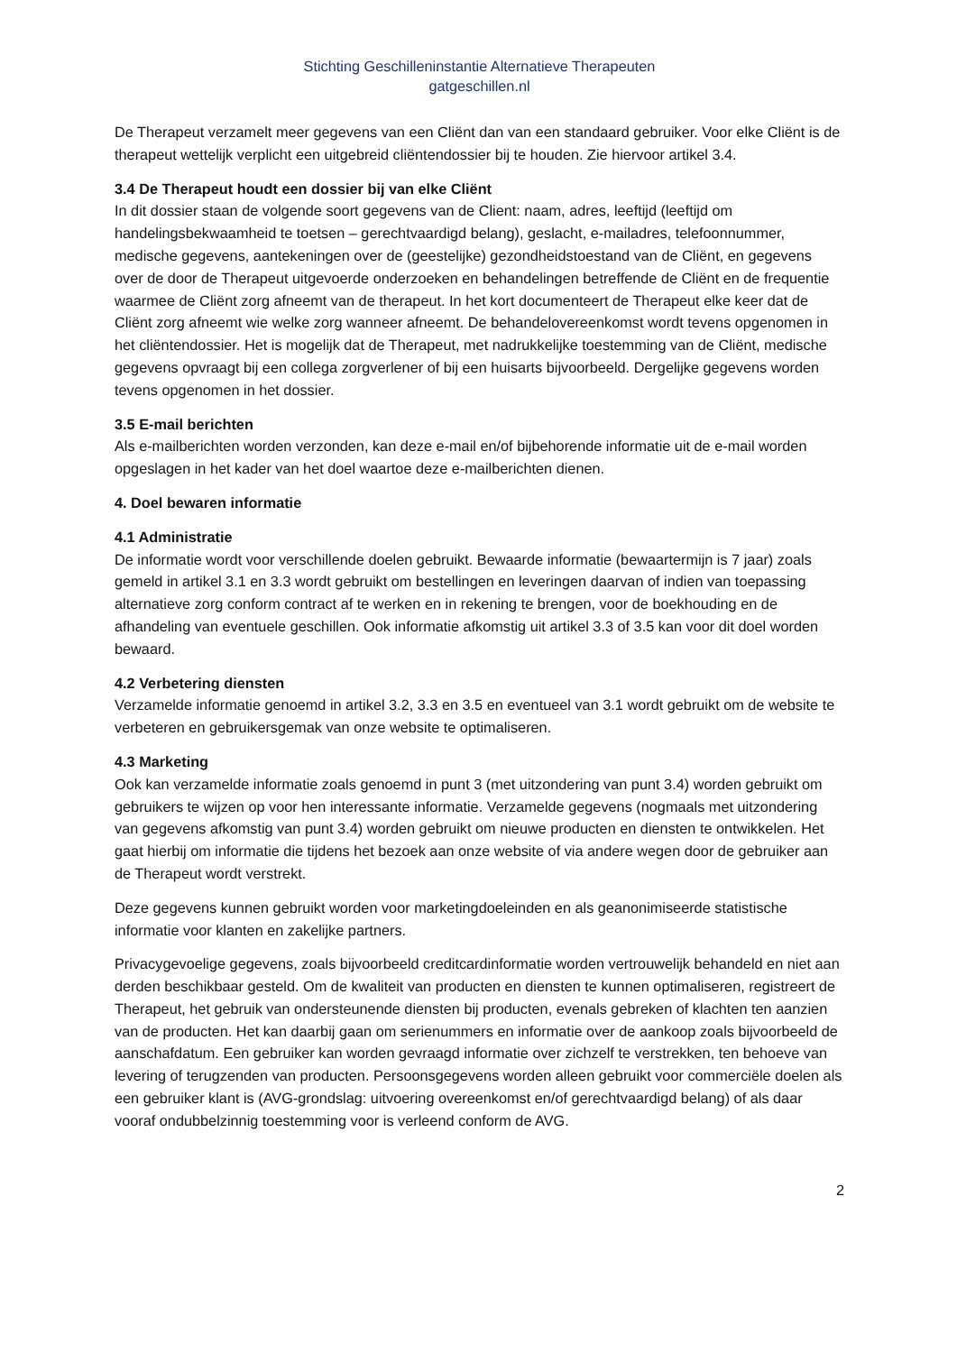Stichting Geschilleninstantie Alternatieve Therapeuten
gatgeschillen.nl
De Therapeut verzamelt meer gegevens van een Cliënt dan van een standaard gebruiker. Voor elke Cliënt is de therapeut wettelijk verplicht een uitgebreid cliëntendossier bij te houden. Zie hiervoor artikel 3.4.
3.4 De Therapeut houdt een dossier bij van elke Cliënt
In dit dossier staan de volgende soort gegevens van de Client: naam, adres, leeftijd (leeftijd om handelingsbekwaamheid te toetsen – gerechtvaardigd belang), geslacht, e-mailadres, telefoonnummer, medische gegevens, aantekeningen over de (geestelijke) gezondheidstoestand van de Cliënt, en gegevens over de door de Therapeut uitgevoerde onderzoeken en behandelingen betreffende de Cliënt en de frequentie waarmee de Cliënt zorg afneemt van de therapeut. In het kort documenteert de Therapeut elke keer dat de Cliënt zorg afneemt wie welke zorg wanneer afneemt. De behandelovereenkomst wordt tevens opgenomen in het cliëntendossier. Het is mogelijk dat de Therapeut, met nadrukkelijke toestemming van de Cliënt, medische gegevens opvraagt bij een collega zorgverlener of bij een huisarts bijvoorbeeld. Dergelijke gegevens worden tevens opgenomen in het dossier.
3.5 E-mail berichten
Als e-mailberichten worden verzonden, kan deze e-mail en/of bijbehorende informatie uit de e-mail worden opgeslagen in het kader van het doel waartoe deze e-mailberichten dienen.
4. Doel bewaren informatie
4.1 Administratie
De informatie wordt voor verschillende doelen gebruikt. Bewaarde informatie (bewaartermijn is 7 jaar) zoals gemeld in artikel 3.1 en 3.3 wordt gebruikt om bestellingen en leveringen daarvan of indien van toepassing alternatieve zorg conform contract af te werken en in rekening te brengen, voor de boekhouding en de afhandeling van eventuele geschillen. Ook informatie afkomstig uit artikel 3.3 of 3.5 kan voor dit doel worden bewaard.
4.2 Verbetering diensten
Verzamelde informatie genoemd in artikel 3.2, 3.3 en 3.5 en eventueel van 3.1 wordt gebruikt om de website te verbeteren en gebruikersgemak van onze website te optimaliseren.
4.3 Marketing
Ook kan verzamelde informatie zoals genoemd in punt 3 (met uitzondering van punt 3.4) worden gebruikt om gebruikers te wijzen op voor hen interessante informatie. Verzamelde gegevens (nogmaals met uitzondering van gegevens afkomstig van punt 3.4) worden gebruikt om nieuwe producten en diensten te ontwikkelen. Het gaat hierbij om informatie die tijdens het bezoek aan onze website of via andere wegen door de gebruiker aan de Therapeut wordt verstrekt.
Deze gegevens kunnen gebruikt worden voor marketingdoeleinden en als geanonimiseerde statistische informatie voor klanten en zakelijke partners.
Privacygevoelige gegevens, zoals bijvoorbeeld creditcardinformatie worden vertrouwelijk behandeld en niet aan derden beschikbaar gesteld. Om de kwaliteit van producten en diensten te kunnen optimaliseren, registreert de Therapeut, het gebruik van ondersteunende diensten bij producten, evenals gebreken of klachten ten aanzien van de producten. Het kan daarbij gaan om serienummers en informatie over de aankoop zoals bijvoorbeeld de aanschafdatum. Een gebruiker kan worden gevraagd informatie over zichzelf te verstrekken, ten behoeve van levering of terugzenden van producten. Persoonsgegevens worden alleen gebruikt voor commerciële doelen als een gebruiker klant is (AVG-grondslag: uitvoering overeenkomst en/of gerechtvaardigd belang) of als daar vooraf ondubbelzinnig toestemming voor is verleend conform de AVG.
2